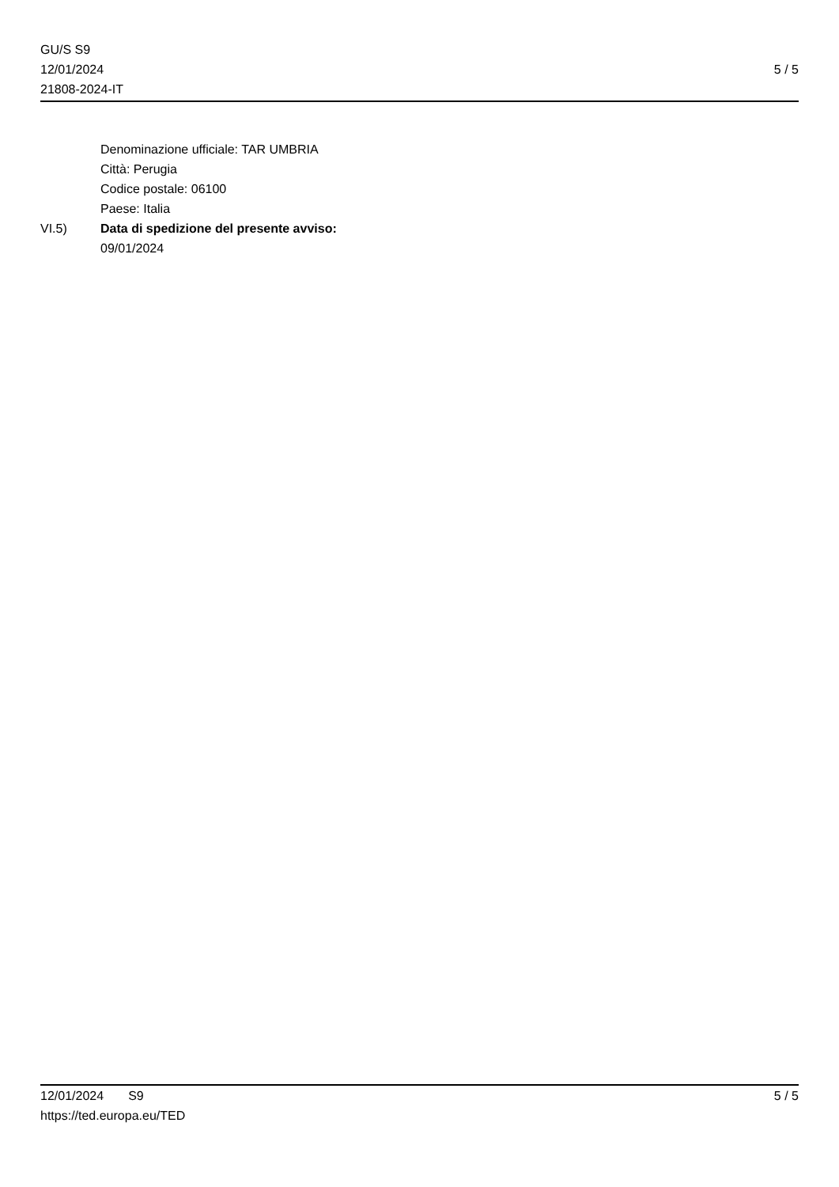GU/S S9
12/01/2024
21808-2024-IT
5 / 5
Denominazione ufficiale: TAR UMBRIA
Città: Perugia
Codice postale: 06100
Paese: Italia
VI.5) Data di spedizione del presente avviso:
09/01/2024
12/01/2024 S9
https://ted.europa.eu/TED
5 / 5